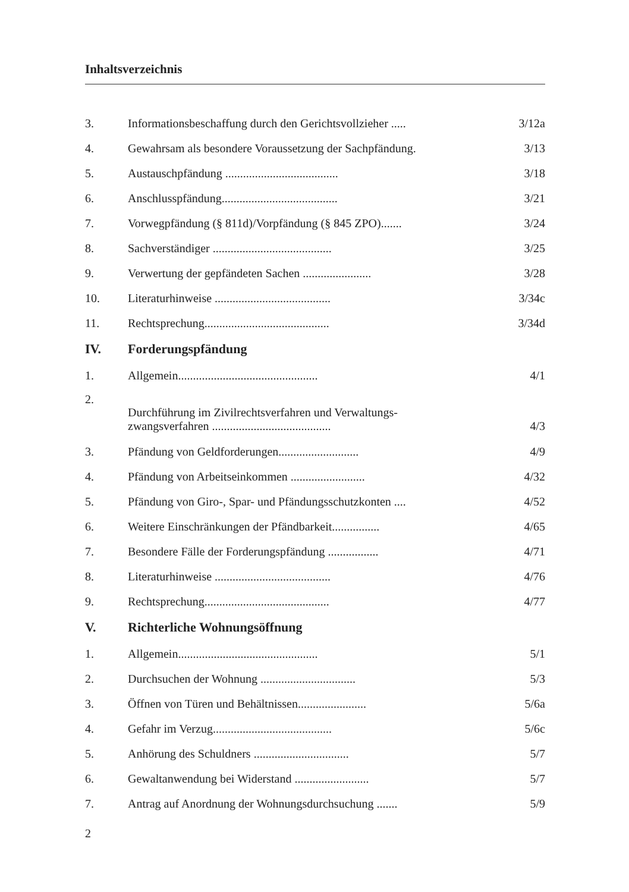Inhaltsverzeichnis
| 3. | Informationsbeschaffung durch den Gerichtsvollzieher ..... | 3/12a |
| 4. | Gewahrsam als besondere Voraussetzung der Sachpfändung. | 3/13 |
| 5. | Austauschpfändung ...................................... | 3/18 |
| 6. | Anschlusspfändung....................................... | 3/21 |
| 7. | Vorwegpfändung (§ 811d)/Vorpfändung (§ 845 ZPO)....... | 3/24 |
| 8. | Sachverständiger ........................................ | 3/25 |
| 9. | Verwertung der gepfändeten Sachen ....................... | 3/28 |
| 10. | Literaturhinweise ....................................... | 3/34c |
| 11. | Rechtsprechung.......................................... | 3/34d |
| IV. | Forderungspfändung | |
| 1. | Allgemein............................................... | 4/1 |
| 2. | Durchführung im Zivilrechtsverfahren und Verwaltungs- zwangsverfahren ........................................ | 4/3 |
| 3. | Pfändung von Geldforderungen........................... | 4/9 |
| 4. | Pfändung von Arbeitseinkommen ......................... | 4/32 |
| 5. | Pfändung von Giro-, Spar- und Pfändungsschutzkonten .... | 4/52 |
| 6. | Weitere Einschränkungen der Pfändbarkeit................ | 4/65 |
| 7. | Besondere Fälle der Forderungspfändung ................. | 4/71 |
| 8. | Literaturhinweise ....................................... | 4/76 |
| 9. | Rechtsprechung.......................................... | 4/77 |
| V. | Richterliche Wohnungsöffnung | |
| 1. | Allgemein............................................... | 5/1 |
| 2. | Durchsuchen der Wohnung ................................ | 5/3 |
| 3. | Öffnen von Türen und Behältnissen....................... | 5/6a |
| 4. | Gefahr im Verzug........................................ | 5/6c |
| 5. | Anhörung des Schuldners ................................ | 5/7 |
| 6. | Gewaltanwendung bei Widerstand ......................... | 5/7 |
| 7. | Antrag auf Anordnung der Wohnungsdurchsuchung ....... | 5/9 |
2